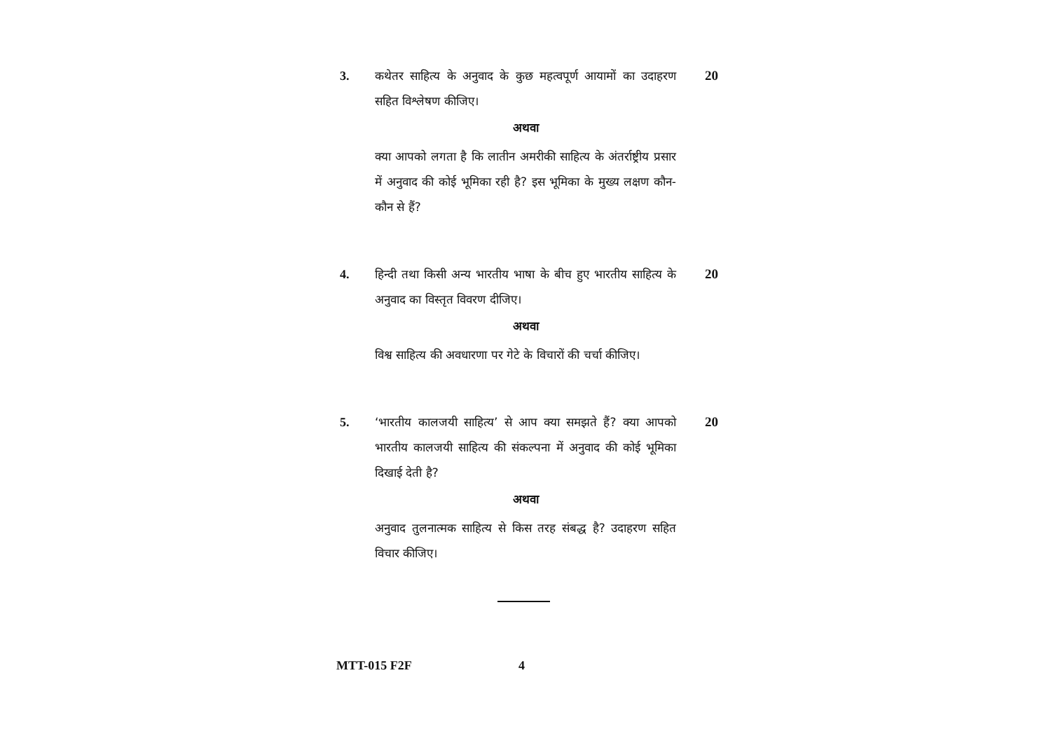3. कथेतर साहित्य के अनुवाद के कुछ महत्वपूर्ण आयामों का उदाहरण सहित विश्लेषण कीजिए।
20
अथवा
क्या आपको लगता है कि लातीन अमरीकी साहित्य के अंतर्राष्ट्रीय प्रसार में अनुवाद की कोई भूमिका रही है? इस भूमिका के मुख्य लक्षण कौन-कौन से हैं?
4. हिन्दी तथा किसी अन्य भारतीय भाषा के बीच हुए भारतीय साहित्य के अनुवाद का विस्तृत विवरण दीजिए।
20
अथवा
विश्व साहित्य की अवधारणा पर गेटे के विचारों की चर्चा कीजिए।
5. ‘भारतीय कालजयी साहित्य’ से आप क्या समझते हैं? क्या आपको भारतीय कालजयी साहित्य की संकल्पना में अनुवाद की कोई भूमिका दिखाई देती है?
20
अथवा
अनुवाद तुलनात्मक साहित्य से किस तरह संबद्ध है? उदाहरण सहित विचार कीजिए।
MTT-015 F2F 4